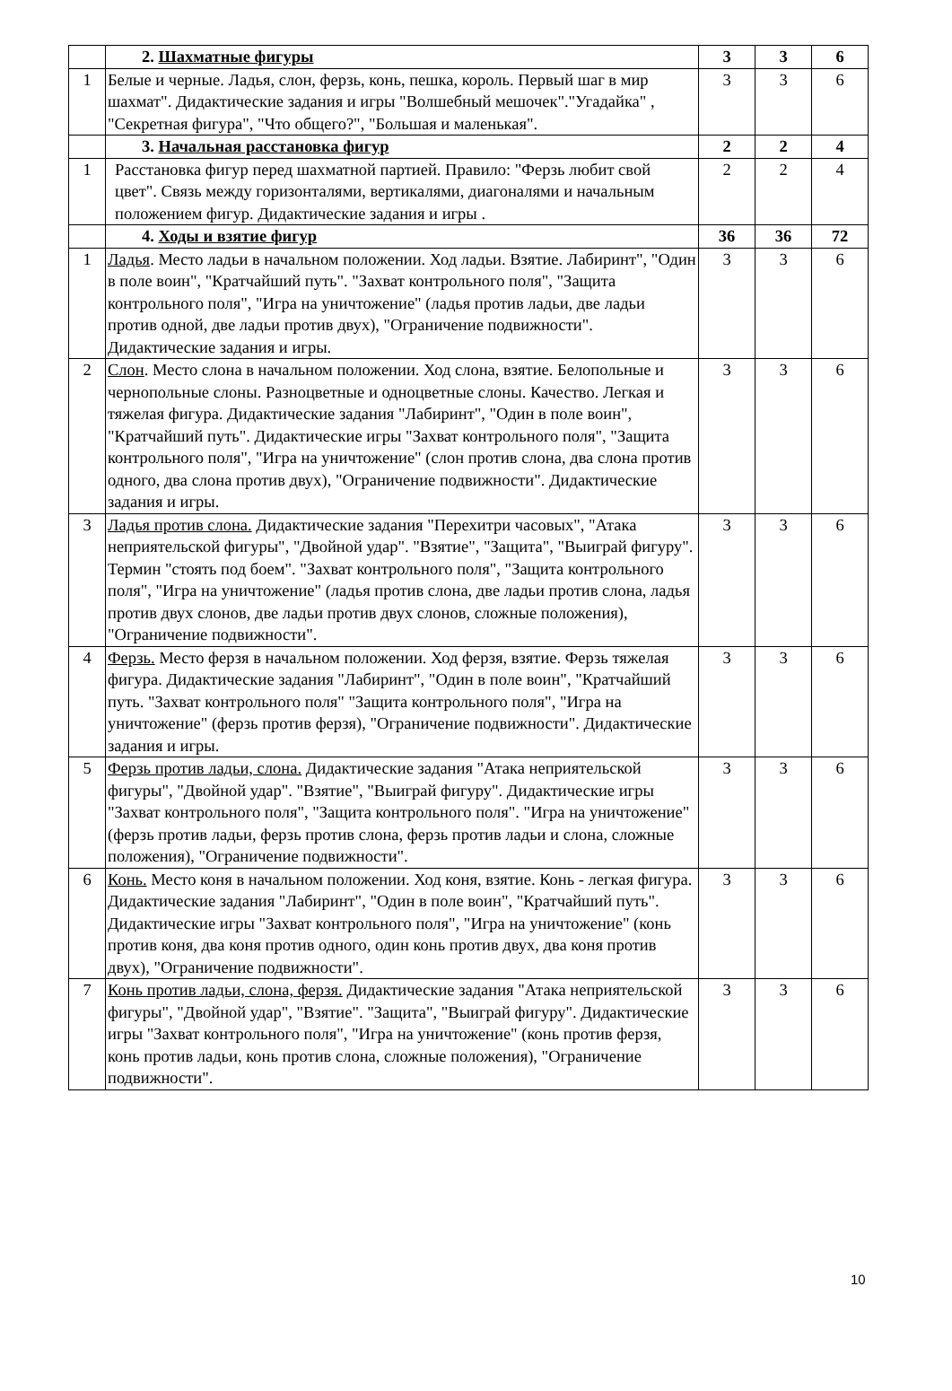| | 2. Шахматные фигуры | 3 | 3 | 6 |
| 1 | Белые и черные. Ладья, слон, ферзь, конь, пешка, король. Первый шаг в мир шахмат". Дидактические задания и игры "Волшебный мешочек"."Угадайка" , "Секретная фигура", "Что общего?", "Большая и маленькая". | 3 | 3 | 6 |
| | 3. Начальная расстановка фигур | 2 | 2 | 4 |
| 1 | Расстановка фигур перед шахматной партией. Правило: "Ферзь любит свой цвет". Связь между горизонталями, вертикалями, диагоналями и начальным положением фигур. Дидактические задания и игры . | 2 | 2 | 4 |
| | 4. Ходы и взятие фигур | 36 | 36 | 72 |
| 1 | Ладья . Место ладьи в начальном положении. Ход ладьи. Взятие. Лабиринт", "Один в поле воин", "Кратчайший путь". "Захват контрольного поля", "Защита контрольного поля", "Игра на уничтожение" (ладья против ладьи, две ладьи против одной, две ладьи против двух), "Ограничение подвижности". Дидактические задания и игры. | 3 | 3 | 6 |
| 2 | Слон . Место слона в начальном положении. Ход слона, взятие. Белопольные и чернопольные слоны. Разноцветные и одноцветные слоны. Качество. Легкая и тяжелая фигура. Дидактические задания "Лабиринт", "Один в поле воин", "Кратчайший путь". Дидактические игры "Захват контрольного поля", "Защита контрольного поля", "Игра на уничтожение" (слон против слона, два слона против одного, два слона против двух), "Ограничение подвижности". Дидактические задания и игры. | 3 | 3 | 6 |
| 3 | Ладья против слона. Дидактические задания "Перехитри часовых", "Атака неприятельской фигуры", "Двойной удар". "Взятие", "Защита", "Выиграй фигуру". Термин "стоять под боем". "Захват контрольного поля", "Защита контрольного поля", "Игра на уничтожение" (ладья против слона, две ладьи против слона, ладья против двух слонов, две ладьи против двух слонов, сложные положения), "Ограничение подвижности". | 3 | 3 | 6 |
| 4 | Ферзь. Место ферзя в начальном положении. Ход ферзя, взятие. Ферзь тяжелая фигура. Дидактические задания "Лабиринт", "Один в поле воин", "Кратчайший путь. "Захват контрольного поля" "Защита контрольного поля", "Игра на уничтожение" (ферзь против ферзя), "Ограничение подвижности". Дидактические задания и игры. | 3 | 3 | 6 |
| 5 | Ферзь против ладьи, слона. Дидактические задания "Атака неприятельской фигуры", "Двойной удар". "Взятие", "Выиграй фигуру". Дидактические игры "Захват контрольного поля", "Защита контрольного поля". "Игра на уничтожение" (ферзь против ладьи, ферзь против слона, ферзь против ладьи и слона, сложные положения), "Ограничение подвижности". | 3 | 3 | 6 |
| 6 | Конь. Место коня в начальном положении. Ход коня, взятие. Конь - легкая фигура. Дидактические задания "Лабиринт", "Один в поле воин", "Кратчайший путь". Дидактические игры "Захват контрольного поля", "Игра на уничтожение" (конь против коня, два коня против одного, один конь против двух, два коня против двух), "Ограничение подвижности". | 3 | 3 | 6 |
| 7 | Конь против ладьи, слона, ферзя. Дидактические задания "Атака неприятельской фигуры", "Двойной удар", "Взятие". "Защита", "Выиграй фигуру". Дидактические игры "Захват контрольного поля", "Игра на уничтожение" (конь против ферзя, конь против ладьи, конь против слона, сложные положения), "Ограничение подвижности". | 3 | 3 | 6 |
10